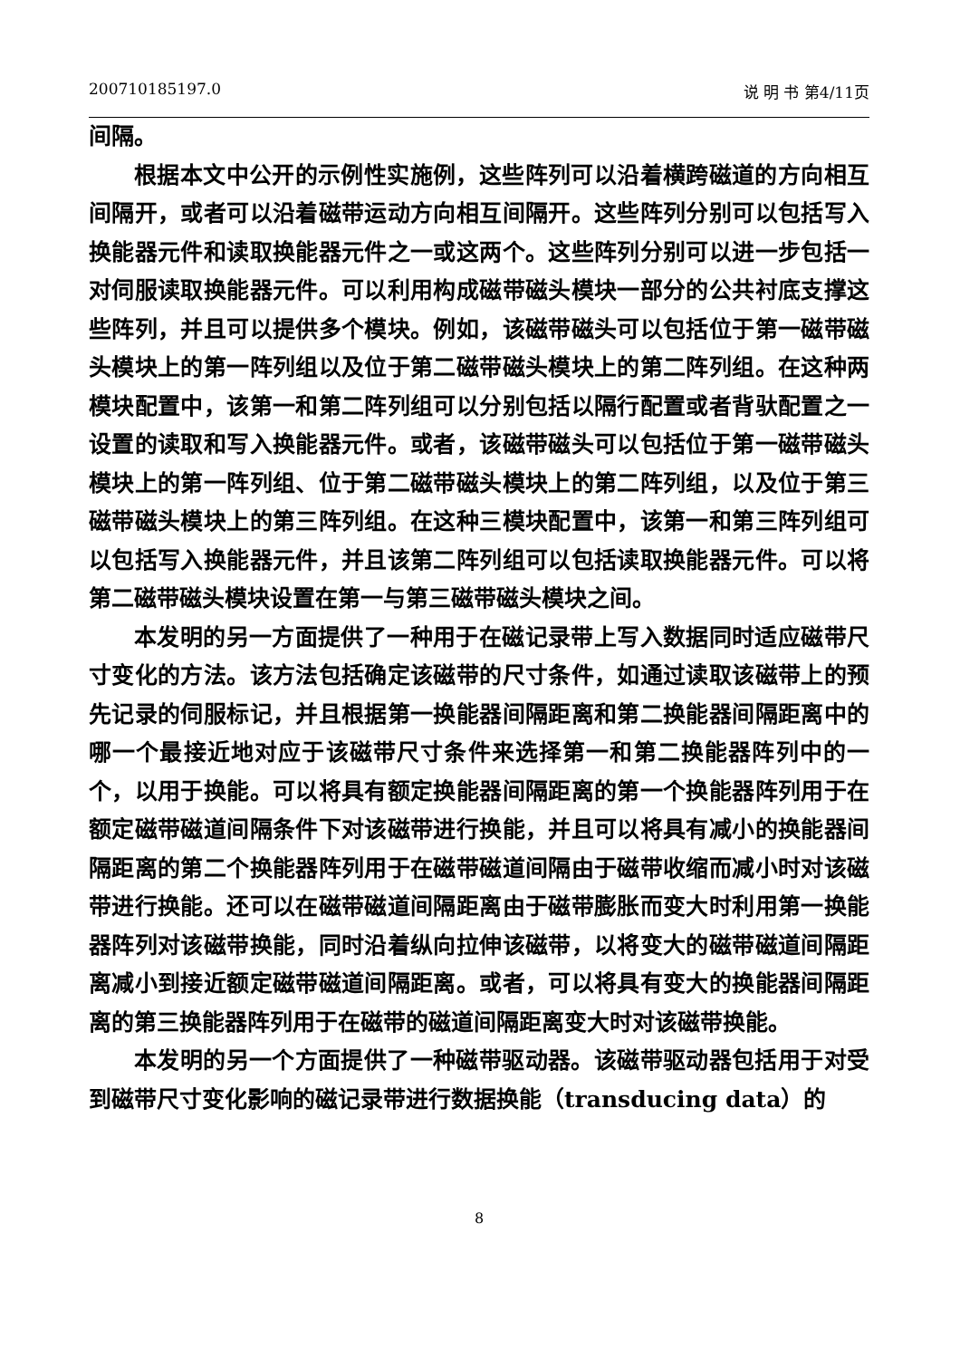200710185197.0 说 明 书 第4/11页
间隔。
根据本文中公开的示例性实施例，这些阵列可以沿着横跨磁道的方向相互间隔开，或者可以沿着磁带运动方向相互间隔开。这些阵列分别可以包括写入换能器元件和读取换能器元件之一或这两个。这些阵列分别可以进一步包括一对伺服读取换能器元件。可以利用构成磁带磁头模块一部分的公共衬底支撑这些阵列，并且可以提供多个模块。例如，该磁带磁头可以包括位于第一磁带磁头模块上的第一阵列组以及位于第二磁带磁头模块上的第二阵列组。在这种两模块配置中，该第一和第二阵列组可以分别包括以隔行配置或者背驮配置之一设置的读取和写入换能器元件。或者，该磁带磁头可以包括位于第一磁带磁头模块上的第一阵列组、位于第二磁带磁头模块上的第二阵列组，以及位于第三磁带磁头模块上的第三阵列组。在这种三模块配置中，该第一和第三阵列组可以包括写入换能器元件，并且该第二阵列组可以包括读取换能器元件。可以将第二磁带磁头模块设置在第一与第三磁带磁头模块之间。
本发明的另一方面提供了一种用于在磁记录带上写入数据同时适应磁带尺寸变化的方法。该方法包括确定该磁带的尺寸条件，如通过读取该磁带上的预先记录的伺服标记，并且根据第一换能器间隔距离和第二换能器间隔距离中的哪一个最接近地对应于该磁带尺寸条件来选择第一和第二换能器阵列中的一个，以用于换能。可以将具有额定换能器间隔距离的第一个换能器阵列用于在额定磁带磁道间隔条件下对该磁带进行换能，并且可以将具有减小的换能器间隔距离的第二个换能器阵列用于在磁带磁道间隔由于磁带收缩而减小时对该磁带进行换能。还可以在磁带磁道间隔距离由于磁带膨胀而变大时利用第一换能器阵列对该磁带换能，同时沿着纵向拉伸该磁带，以将变大的磁带磁道间隔距离减小到接近额定磁带磁道间隔距离。或者，可以将具有变大的换能器间隔距离的第三换能器阵列用于在磁带的磁道间隔距离变大时对该磁带换能。
本发明的另一个方面提供了一种磁带驱动器。该磁带驱动器包括用于对受到磁带尺寸变化影响的磁记录带进行数据换能（transducing data）的
8